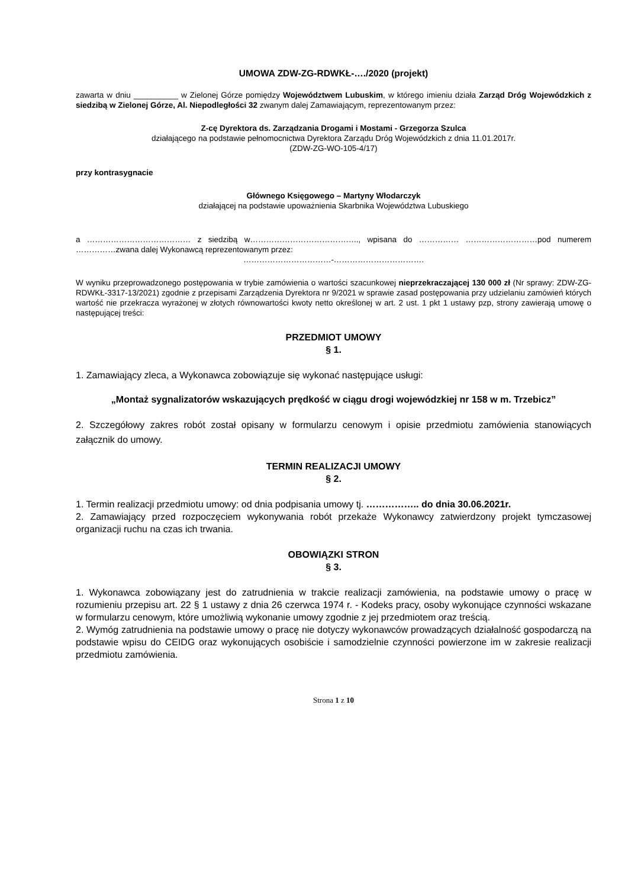UMOWA ZDW-ZG-RDWKŁ-…./2020 (projekt)
zawarta w dniu __________ w Zielonej Górze pomiędzy Województwem Lubuskim, w którego imieniu działa Zarząd Dróg Wojewódzkich z siedzibą w Zielonej Górze, Al. Niepodległości 32 zwanym dalej Zamawiającym, reprezentowanym przez:
Z-cę Dyrektora ds. Zarządzania Drogami i Mostami - Grzegorza Szulca
działającego na podstawie pełnomocnictwa Dyrektora Zarządu Dróg Wojewódzkich z dnia 11.01.2017r.
(ZDW-ZG-WO-105-4/17)
przy kontrasygnacie
Głównego Księgowego – Martyny Włodarczyk
działającej na podstawie upoważnienia Skarbnika Województwa Lubuskiego
a ………………………………… z siedzibą w………………………………….., wpisana do …………… ………………………pod numerem ……………zwana dalej Wykonawcą reprezentowanym przez:
……………………………-…………………………….
W wyniku przeprowadzonego postępowania w trybie zamówienia o wartości szacunkowej nieprzekraczającej 130 000 zł (Nr sprawy: ZDW-ZG-RDWKŁ-3317-13/2021) zgodnie z przepisami Zarządzenia Dyrektora nr 9/2021 w sprawie zasad postępowania przy udzielaniu zamówień których wartość nie przekracza wyrażonej w złotych równowartości kwoty netto określonej w art. 2 ust. 1 pkt 1 ustawy pzp, strony zawierają umowę o następującej treści:
PRZEDMIOT UMOWY
§ 1.
1. Zamawiający zleca, a Wykonawca zobowiązuje się wykonać następujące usługi:
„Montaż sygnalizatorów wskazujących prędkość w ciągu drogi wojewódzkiej nr 158 w m. Trzebicz”
2. Szczegółowy zakres robót został opisany w formularzu cenowym i opisie przedmiotu zamówienia stanowiących załącznik do umowy.
TERMIN REALIZACJI UMOWY
§ 2.
1. Termin realizacji przedmiotu umowy: od dnia podpisania umowy tj. …………….. do dnia 30.06.2021r.
2. Zamawiający przed rozpoczęciem wykonywania robót przekaże Wykonawcy zatwierdzony projekt tymczasowej organizacji ruchu na czas ich trwania.
OBOWIĄZKI STRON
§ 3.
1. Wykonawca zobowiązany jest do zatrudnienia w trakcie realizacji zamówienia, na podstawie umowy o pracę w rozumieniu przepisu art. 22 § 1 ustawy z dnia 26 czerwca 1974 r. - Kodeks pracy, osoby wykonujące czynności wskazane w formularzu cenowym, które umożliwią wykonanie umowy zgodnie z jej przedmiotem oraz treścią.
2. Wymóg zatrudnienia na podstawie umowy o pracę nie dotyczy wykonawców prowadzących działalność gospodarczą na podstawie wpisu do CEIDG oraz wykonujących osobiście i samodzielnie czynności powierzone im w zakresie realizacji przedmiotu zamówienia.
Strona 1 z 10